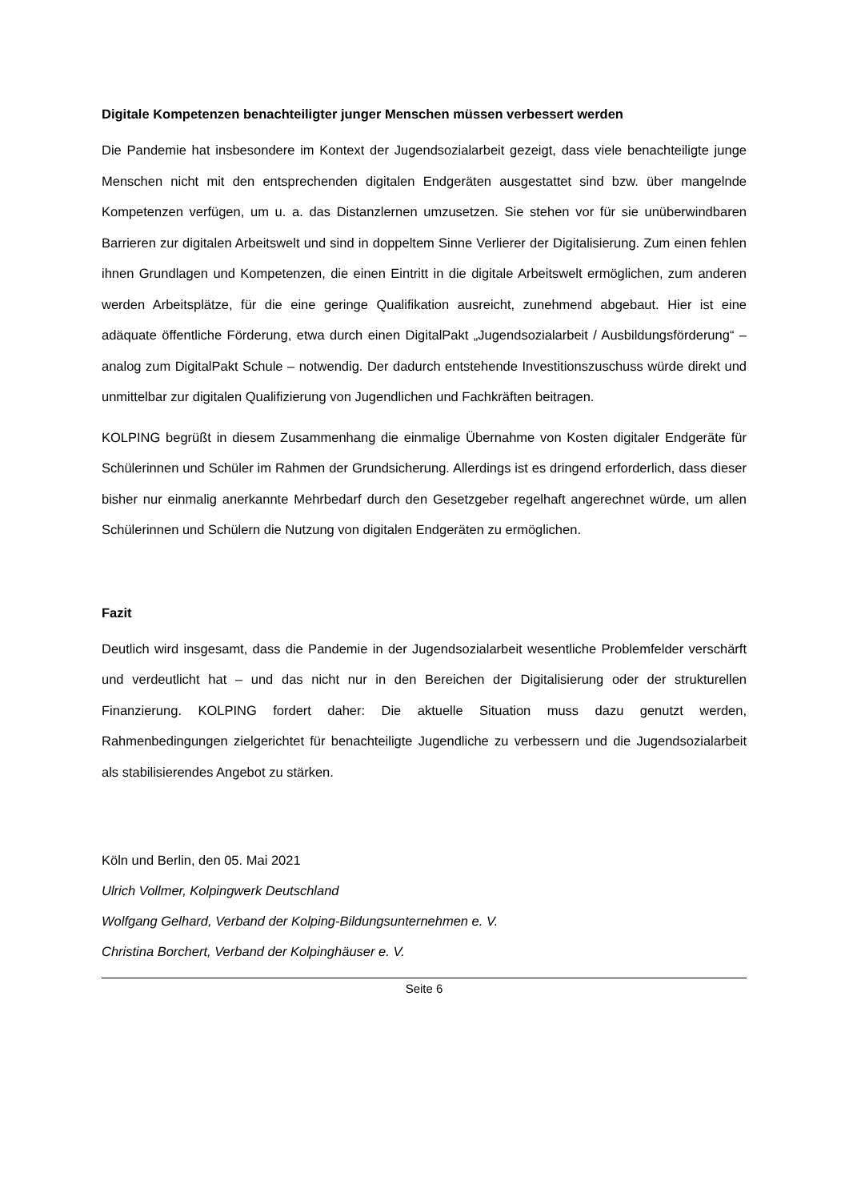Digitale Kompetenzen benachteiligter junger Menschen müssen verbessert werden
Die Pandemie hat insbesondere im Kontext der Jugendsozialarbeit gezeigt, dass viele benachteiligte junge Menschen nicht mit den entsprechenden digitalen Endgeräten ausgestattet sind bzw. über mangelnde Kompetenzen verfügen, um u. a. das Distanzlernen umzusetzen. Sie stehen vor für sie unüberwindbaren Barrieren zur digitalen Arbeitswelt und sind in doppeltem Sinne Verlierer der Digitalisierung. Zum einen fehlen ihnen Grundlagen und Kompetenzen, die einen Eintritt in die digitale Arbeitswelt ermöglichen, zum anderen werden Arbeitsplätze, für die eine geringe Qualifikation ausreicht, zunehmend abgebaut. Hier ist eine adäquate öffentliche Förderung, etwa durch einen DigitalPakt „Jugendsozialarbeit / Ausbildungsförderung“ – analog zum DigitalPakt Schule – notwendig. Der dadurch entstehende Investitionszuschuss würde direkt und unmittelbar zur digitalen Qualifizierung von Jugendlichen und Fachkräften beitragen.
KOLPING begrüßt in diesem Zusammenhang die einmalige Übernahme von Kosten digitaler Endgeräte für Schülerinnen und Schüler im Rahmen der Grundsicherung. Allerdings ist es dringend erforderlich, dass dieser bisher nur einmalig anerkannte Mehrbedarf durch den Gesetzgeber regelhaft angerechnet würde, um allen Schülerinnen und Schülern die Nutzung von digitalen Endgeräten zu ermöglichen.
Fazit
Deutlich wird insgesamt, dass die Pandemie in der Jugendsozialarbeit wesentliche Problemfelder verschärft und verdeutlicht hat – und das nicht nur in den Bereichen der Digitalisierung oder der strukturellen Finanzierung. KOLPING fordert daher: Die aktuelle Situation muss dazu genutzt werden, Rahmenbedingungen zielgerichtet für benachteiligte Jugendliche zu verbessern und die Jugendsozialarbeit als stabilisierendes Angebot zu stärken.
Köln und Berlin, den 05. Mai 2021
Ulrich Vollmer, Kolpingwerk Deutschland
Wolfgang Gelhard, Verband der Kolping-Bildungsunternehmen e. V.
Christina Borchert, Verband der Kolpinghäuser e. V.
Seite 6